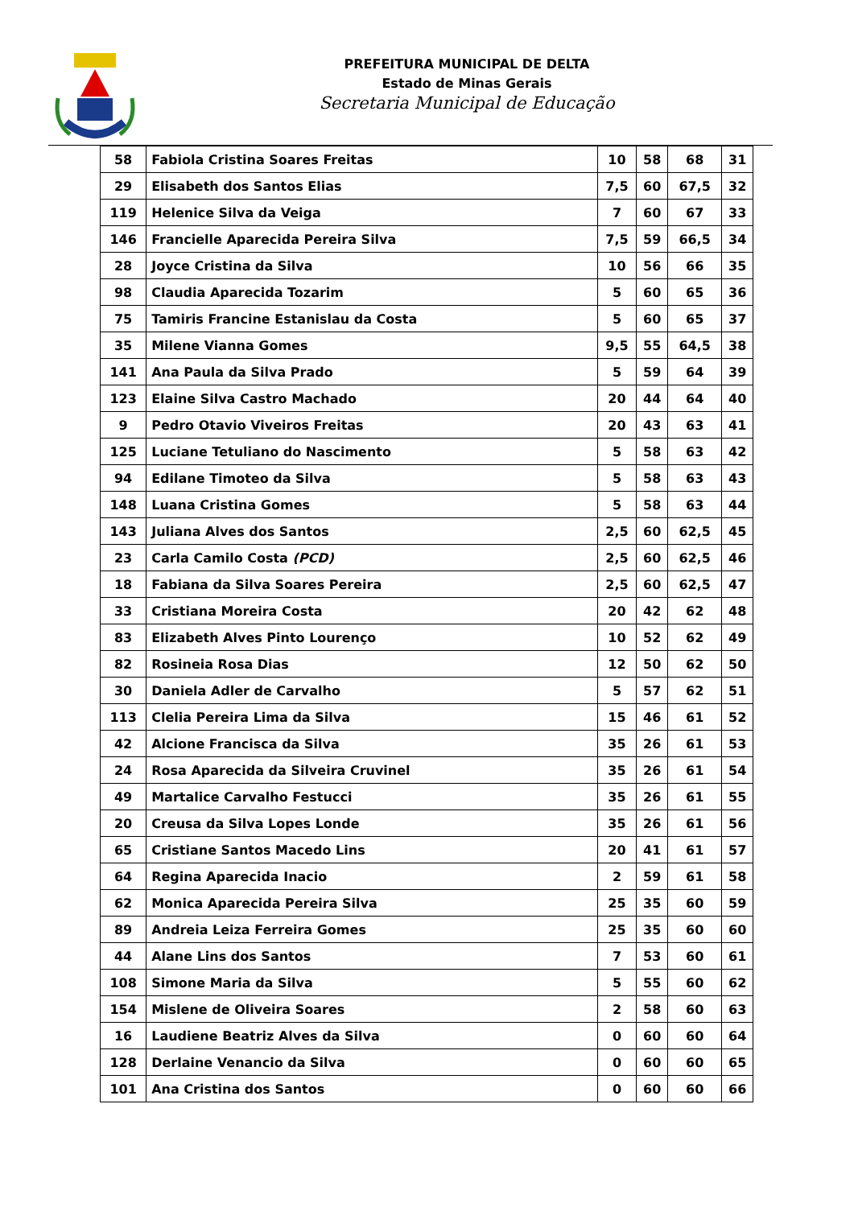PREFEITURA MUNICIPAL DE DELTA
Estado de Minas Gerais
Secretaria Municipal de Educação
| 58 | Fabiola Cristina Soares Freitas | 10 | 58 | 68 | 31 |
| 29 | Elisabeth dos Santos Elias | 7,5 | 60 | 67,5 | 32 |
| 119 | Helenice Silva da Veiga | 7 | 60 | 67 | 33 |
| 146 | Francielle Aparecida Pereira Silva | 7,5 | 59 | 66,5 | 34 |
| 28 | Joyce Cristina da Silva | 10 | 56 | 66 | 35 |
| 98 | Claudia Aparecida Tozarim | 5 | 60 | 65 | 36 |
| 75 | Tamiris Francine Estanislau da Costa | 5 | 60 | 65 | 37 |
| 35 | Milene Vianna Gomes | 9,5 | 55 | 64,5 | 38 |
| 141 | Ana Paula da Silva Prado | 5 | 59 | 64 | 39 |
| 123 | Elaine Silva Castro Machado | 20 | 44 | 64 | 40 |
| 9 | Pedro Otavio Viveiros Freitas | 20 | 43 | 63 | 41 |
| 125 | Luciane Tetuliano do Nascimento | 5 | 58 | 63 | 42 |
| 94 | Edilane Timoteo da Silva | 5 | 58 | 63 | 43 |
| 148 | Luana Cristina Gomes | 5 | 58 | 63 | 44 |
| 143 | Juliana Alves dos Santos | 2,5 | 60 | 62,5 | 45 |
| 23 | Carla Camilo Costa (PCD) | 2,5 | 60 | 62,5 | 46 |
| 18 | Fabiana da Silva Soares Pereira | 2,5 | 60 | 62,5 | 47 |
| 33 | Cristiana Moreira Costa | 20 | 42 | 62 | 48 |
| 83 | Elizabeth Alves Pinto Lourenço | 10 | 52 | 62 | 49 |
| 82 | Rosineia Rosa Dias | 12 | 50 | 62 | 50 |
| 30 | Daniela Adler de Carvalho | 5 | 57 | 62 | 51 |
| 113 | Clelia Pereira Lima da Silva | 15 | 46 | 61 | 52 |
| 42 | Alcione Francisca da Silva | 35 | 26 | 61 | 53 |
| 24 | Rosa Aparecida da Silveira Cruvinel | 35 | 26 | 61 | 54 |
| 49 | Martalice Carvalho Festucci | 35 | 26 | 61 | 55 |
| 20 | Creusa da Silva Lopes Londe | 35 | 26 | 61 | 56 |
| 65 | Cristiane Santos Macedo Lins | 20 | 41 | 61 | 57 |
| 64 | Regina Aparecida Inacio | 2 | 59 | 61 | 58 |
| 62 | Monica Aparecida Pereira Silva | 25 | 35 | 60 | 59 |
| 89 | Andreia Leiza Ferreira Gomes | 25 | 35 | 60 | 60 |
| 44 | Alane Lins dos Santos | 7 | 53 | 60 | 61 |
| 108 | Simone Maria da Silva | 5 | 55 | 60 | 62 |
| 154 | Mislene de Oliveira Soares | 2 | 58 | 60 | 63 |
| 16 | Laudiene Beatriz Alves da Silva | 0 | 60 | 60 | 64 |
| 128 | Derlaine Venancio da Silva | 0 | 60 | 60 | 65 |
| 101 | Ana Cristina dos Santos | 0 | 60 | 60 | 66 |